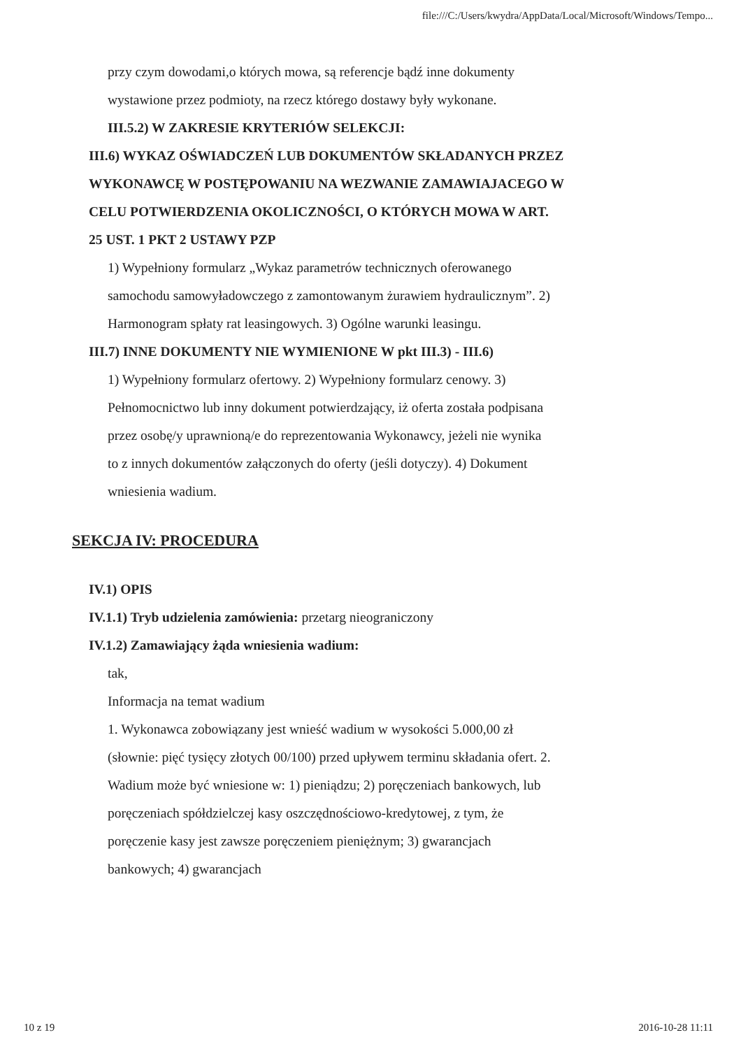file:///C:/Users/kwydra/AppData/Local/Microsoft/Windows/Tempo...
przy czym dowodami,o których mowa, są referencje bądź inne dokumenty wystawione przez podmioty, na rzecz którego dostawy były wykonane.
III.5.2) W ZAKRESIE KRYTERIÓW SELEKCJI:
III.6) WYKAZ OŚWIADCZEŃ LUB DOKUMENTÓW SKŁADANYCH PRZEZ WYKONAWCĘ W POSTĘPOWANIU NA WEZWANIE ZAMAWIAJACEGO W CELU POTWIERDZENIA OKOLICZNOŚCI, O KTÓRYCH MOWA W ART. 25 UST. 1 PKT 2 USTAWY PZP
1) Wypełniony formularz „Wykaz parametrów technicznych oferowanego samochodu samowyładowczego z zamontowanym żurawiem hydraulicznym”. 2) Harmonogram spłaty rat leasingowych. 3) Ogólne warunki leasingu.
III.7) INNE DOKUMENTY NIE WYMIENIONE W pkt III.3) - III.6)
1) Wypełniony formularz ofertowy. 2) Wypełniony formularz cenowy. 3) Pełnomocnictwo lub inny dokument potwierdzający, iż oferta została podpisana przez osobę/y uprawnioną/e do reprezentowania Wykonawcy, jeżeli nie wynika to z innych dokumentów załączonych do oferty (jeśli dotyczy). 4) Dokument wniesienia wadium.
SEKCJA IV: PROCEDURA
IV.1) OPIS
IV.1.1) Tryb udzielenia zamówienia: przetarg nieograniczony
IV.1.2) Zamawiający żąda wniesienia wadium:
tak,
Informacja na temat wadium
1. Wykonawca zobowiązany jest wnieść wadium w wysokości 5.000,00 zł (słownie: pięć tysięcy złotych 00/100) przed upływem terminu składania ofert. 2. Wadium może być wniesione w: 1) pieniądzu; 2) poręczeniach bankowych, lub poręczeniach spółdzielczej kasy oszczędnościowo-kredytowej, z tym, że poręczenie kasy jest zawsze poręczeniem pieniężnym; 3) gwarancjach bankowych; 4) gwarancjach
10 z 19 2016-10-28 11:11